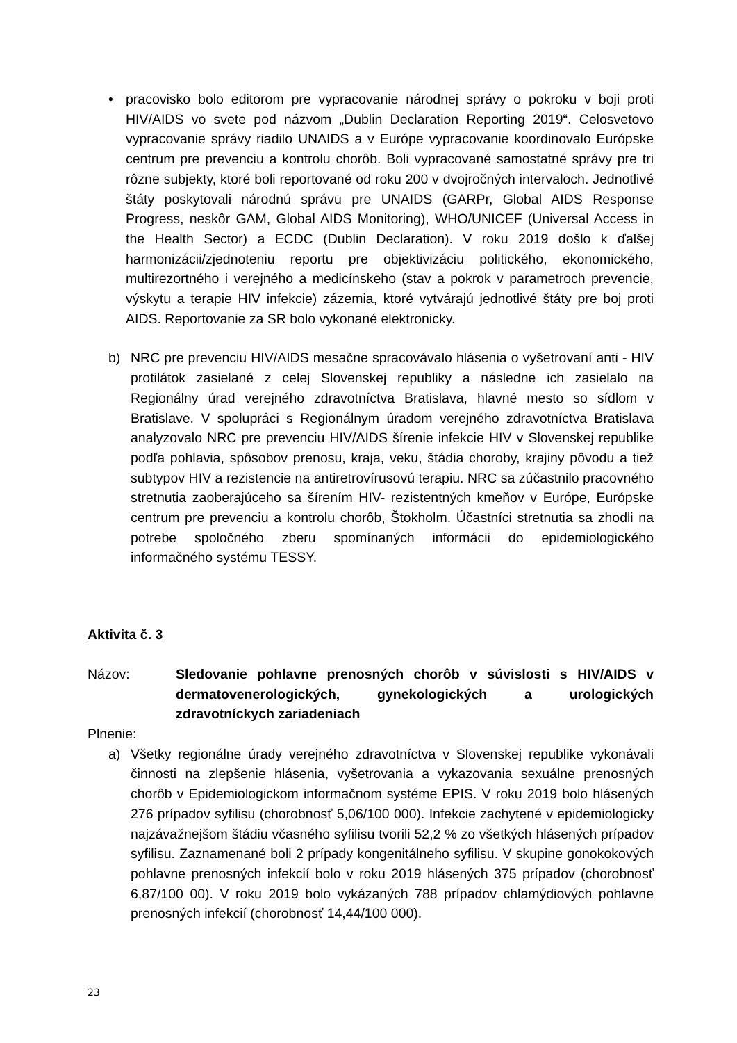• pracovisko bolo editorom pre vypracovanie národnej správy o pokroku v boji proti HIV/AIDS vo svete pod názvom „Dublin Declaration Reporting 2019“. Celosvetovo vypracovanie správy riadilo UNAIDS a v Európe vypracovanie koordinovalo Európske centrum pre prevenciu a kontrolu chorôb. Boli vypracované samostatné správy pre tri rôzne subjekty, ktoré boli reportované od roku 200 v dvojročných intervaloch. Jednotlivé štáty poskytovali národnú správu pre UNAIDS (GARPr, Global AIDS Response Progress, neskôr GAM, Global AIDS Monitoring), WHO/UNICEF (Universal Access in the Health Sector) a ECDC (Dublin Declaration). V roku 2019 došlo k ďalšej harmonizácii/zjednoteniu reportu pre objektivizáciu politického, ekonomického, multirezortného i verejného a medicínskeho (stav a pokrok v parametroch prevencie, výskytu a terapie HIV infekcie) zázemia, ktoré vytvárajú jednotlivé štáty pre boj proti AIDS. Reportovanie za SR bolo vykonané elektronicky.
b) NRC pre prevenciu HIV/AIDS mesačne spracovávalo hlásenia o vyšetrovaní anti - HIV protilátok zasielané z celej Slovenskej republiky a následne ich zasielalo na Regionálny úrad verejného zdravotníctva Bratislava, hlavné mesto so sídlom v Bratislave. V spolupráci s Regionálnym úradom verejného zdravotníctva Bratislava analyzovalo NRC pre prevenciu HIV/AIDS šírenie infekcie HIV v Slovenskej republike podľa pohlavia, spôsobov prenosu, kraja, veku, štádia choroby, krajiny pôvodu a tiež subtypov HIV a rezistencie na antiretrovírusovú terapiu. NRC sa zúčastnilo pracovného stretnutia zaoberajúceho sa šírením HIV- rezistentných kmeňov v Európe, Európske centrum pre prevenciu a kontrolu chorôb, Štokholm. Účastníci stretnutia sa zhodli na potrebe spoločného zberu spomínaných informácii do epidemiologického informačného systému TESSY.
Aktivita č. 3
Názov: Sledovanie pohlavne prenosných chorôb v súvislosti s HIV/AIDS v dermatovenerologických, gynekologických a urologických zdravotníckych zariadeniach
Plnenie:
a) Všetky regionálne úrady verejného zdravotníctva v Slovenskej republike vykonávali činnosti na zlepšenie hlásenia, vyšetrovania a vykazovania sexuálne prenosných chorôb v Epidemiologickom informačnom systéme EPIS. V roku 2019 bolo hlásených 276 prípadov syfilisu (chorobnosť 5,06/100 000). Infekcie zachytené v epidemiologicky najzávažnejšom štádiu včasného syfilisu tvorili 52,2 % zo všetkých hlásených prípadov syfilisu. Zaznamenané boli 2 prípady kongenitálneho syfilisu. V skupine gonokokových pohlavne prenosných infekcií bolo v roku 2019 hlásených 375 prípadov (chorobnosť 6,87/100 00). V roku 2019 bolo vykázaných 788 prípadov chlamýdiových pohlavne prenosných infekcií (chorobnosť 14,44/100 000).
23